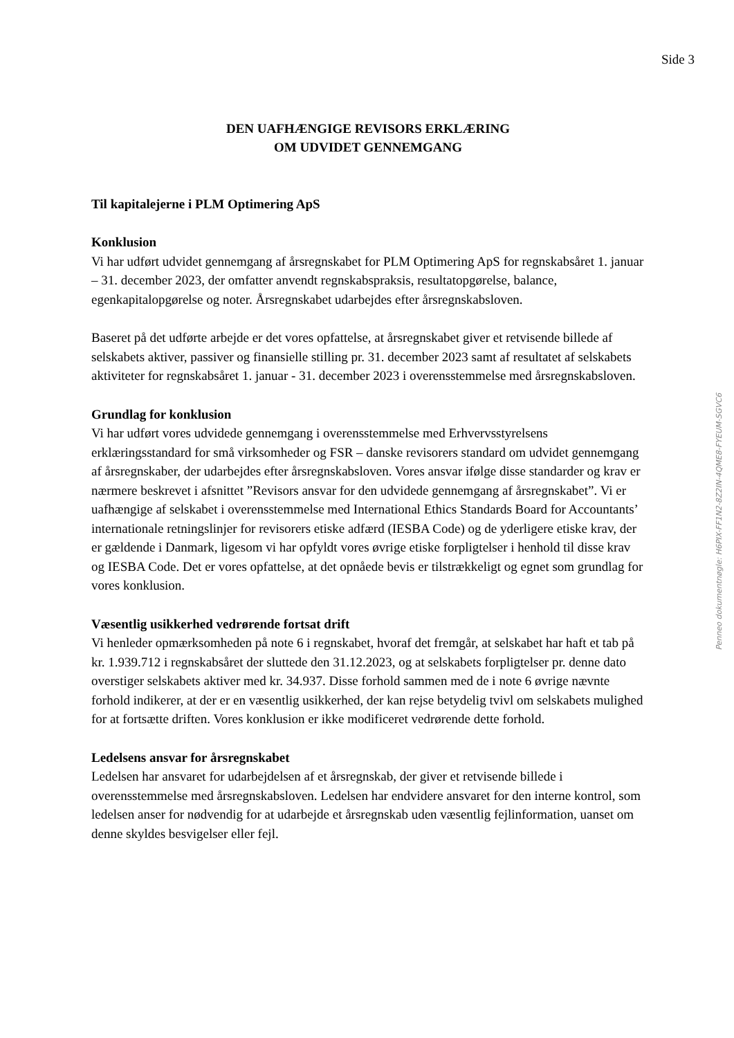Side 3
DEN UAFHÆNGIGE REVISORS ERKLÆRING
OM UDVIDET GENNEMGANG
Til kapitalejerne i PLM Optimering ApS
Konklusion
Vi har udført udvidet gennemgang af årsregnskabet for PLM Optimering ApS for regnskabsåret 1. januar – 31. december 2023, der omfatter anvendt regnskabspraksis, resultatopgørelse, balance, egenkapitalopgørelse og noter. Årsregnskabet udarbejdes efter årsregnskabsloven.
Baseret på det udførte arbejde er det vores opfattelse, at årsregnskabet giver et retvisende billede af selskabets aktiver, passiver og finansielle stilling pr. 31. december 2023 samt af resultatet af selskabets aktiviteter for regnskabsåret 1. januar - 31. december 2023 i overensstemmelse med årsregnskabsloven.
Grundlag for konklusion
Vi har udført vores udvidede gennemgang i overensstemmelse med Erhvervsstyrelsens erklæringsstandard for små virksomheder og FSR – danske revisorers standard om udvidet gennemgang af årsregnskaber, der udarbejdes efter årsregnskabsloven. Vores ansvar ifølge disse standarder og krav er nærmere beskrevet i afsnittet ”Revisors ansvar for den udvidede gennemgang af årsregnskabet”. Vi er uafhængige af selskabet i overensstemmelse med International Ethics Standards Board for Accountants’ internationale retningslinjer for revisorers etiske adfærd (IESBA Code) og de yderligere etiske krav, der er gældende i Danmark, ligesom vi har opfyldt vores øvrige etiske forpligtelser i henhold til disse krav og IESBA Code. Det er vores opfattelse, at det opnåede bevis er tilstrækkeligt og egnet som grundlag for vores konklusion.
Væsentlig usikkerhed vedrørende fortsat drift
Vi henleder opmærksomheden på note 6 i regnskabet, hvoraf det fremgår, at selskabet har haft et tab på kr. 1.939.712 i regnskabsåret der sluttede den 31.12.2023, og at selskabets forpligtelser pr. denne dato overstiger selskabets aktiver med kr. 34.937. Disse forhold sammen med de i note 6 øvrige nævnte forhold indikerer, at der er en væsentlig usikkerhed, der kan rejse betydelig tvivl om selskabets mulighed for at fortsætte driften. Vores konklusion er ikke modificeret vedrørende dette forhold.
Ledelsens ansvar for årsregnskabet
Ledelsen har ansvaret for udarbejdelsen af et årsregnskab, der giver et retvisende billede i overensstemmelse med årsregnskabsloven. Ledelsen har endvidere ansvaret for den interne kontrol, som ledelsen anser for nødvendig for at udarbejde et årsregnskab uden væsentlig fejlinformation, uanset om denne skyldes besvigelser eller fejl.
Penneo dokumentnøgle: H6PIX-FF1N2-8Z2IN-4QME8-FYEUM-SGVC6